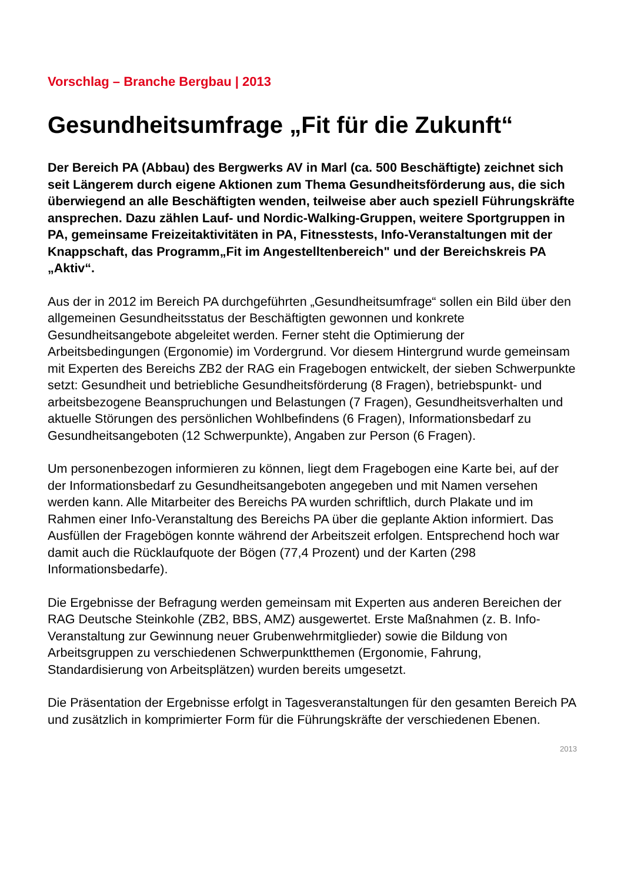Vorschlag – Branche Bergbau | 2013
Gesundheitsumfrage „Fit für die Zukunft“
Der Bereich PA (Abbau) des Bergwerks AV in Marl (ca. 500 Beschäftigte) zeichnet sich seit Längerem durch eigene Aktionen zum Thema Gesundheitsförderung aus, die sich überwiegend an alle Beschäftigten wenden, teilweise aber auch speziell Führungskräfte ansprechen. Dazu zählen Lauf- und Nordic-Walking-Gruppen, weitere Sportgruppen in PA, gemeinsame Freizeitaktivitäten in PA, Fitnesstests, Info-Veranstaltungen mit der Knappschaft, das Programm„Fit im Angestelltenbereich" und der Bereichskreis PA „Aktiv“.
Aus der in 2012 im Bereich PA durchgeführten „Gesundheitsumfrage“ sollen ein Bild über den allgemeinen Gesundheitsstatus der Beschäftigten gewonnen und konkrete Gesundheitsangebote abgeleitet werden. Ferner steht die Optimierung der Arbeitsbedingungen (Ergonomie) im Vordergrund. Vor diesem Hintergrund wurde gemeinsam mit Experten des Bereichs ZB2 der RAG ein Fragebogen entwickelt, der sieben Schwerpunkte setzt: Gesundheit und betriebliche Gesundheitsförderung (8 Fragen), betriebspunkt- und arbeitsbezogene Beanspruchungen und Belastungen (7 Fragen), Gesundheitsverhalten und aktuelle Störungen des persönlichen Wohlbefindens (6 Fragen), Informationsbedarf zu Gesundheitsangeboten (12 Schwerpunkte), Angaben zur Person (6 Fragen).
Um personenbezogen informieren zu können, liegt dem Fragebogen eine Karte bei, auf der der Informationsbedarf zu Gesundheitsangeboten angegeben und mit Namen versehen werden kann. Alle Mitarbeiter des Bereichs PA wurden schriftlich, durch Plakate und im Rahmen einer Info-Veranstaltung des Bereichs PA über die geplante Aktion informiert. Das Ausfüllen der Fragebögen konnte während der Arbeitszeit erfolgen. Entsprechend hoch war damit auch die Rücklaufquote der Bögen (77,4 Prozent) und der Karten (298 Informationsbedarfe).
Die Ergebnisse der Befragung werden gemeinsam mit Experten aus anderen Bereichen der RAG Deutsche Steinkohle (ZB2, BBS, AMZ) ausgewertet. Erste Maßnahmen (z. B. Info-Veranstaltung zur Gewinnung neuer Grubenwehrmitglieder) sowie die Bildung von Arbeitsgruppen zu verschiedenen Schwerpunktthemen (Ergonomie, Fahrung, Standardisierung von Arbeitsplätzen) wurden bereits umgesetzt.
Die Präsentation der Ergebnisse erfolgt in Tagesveranstaltungen für den gesamten Bereich PA und zusätzlich in komprimierter Form für die Führungskräfte der verschiedenen Ebenen.
2013